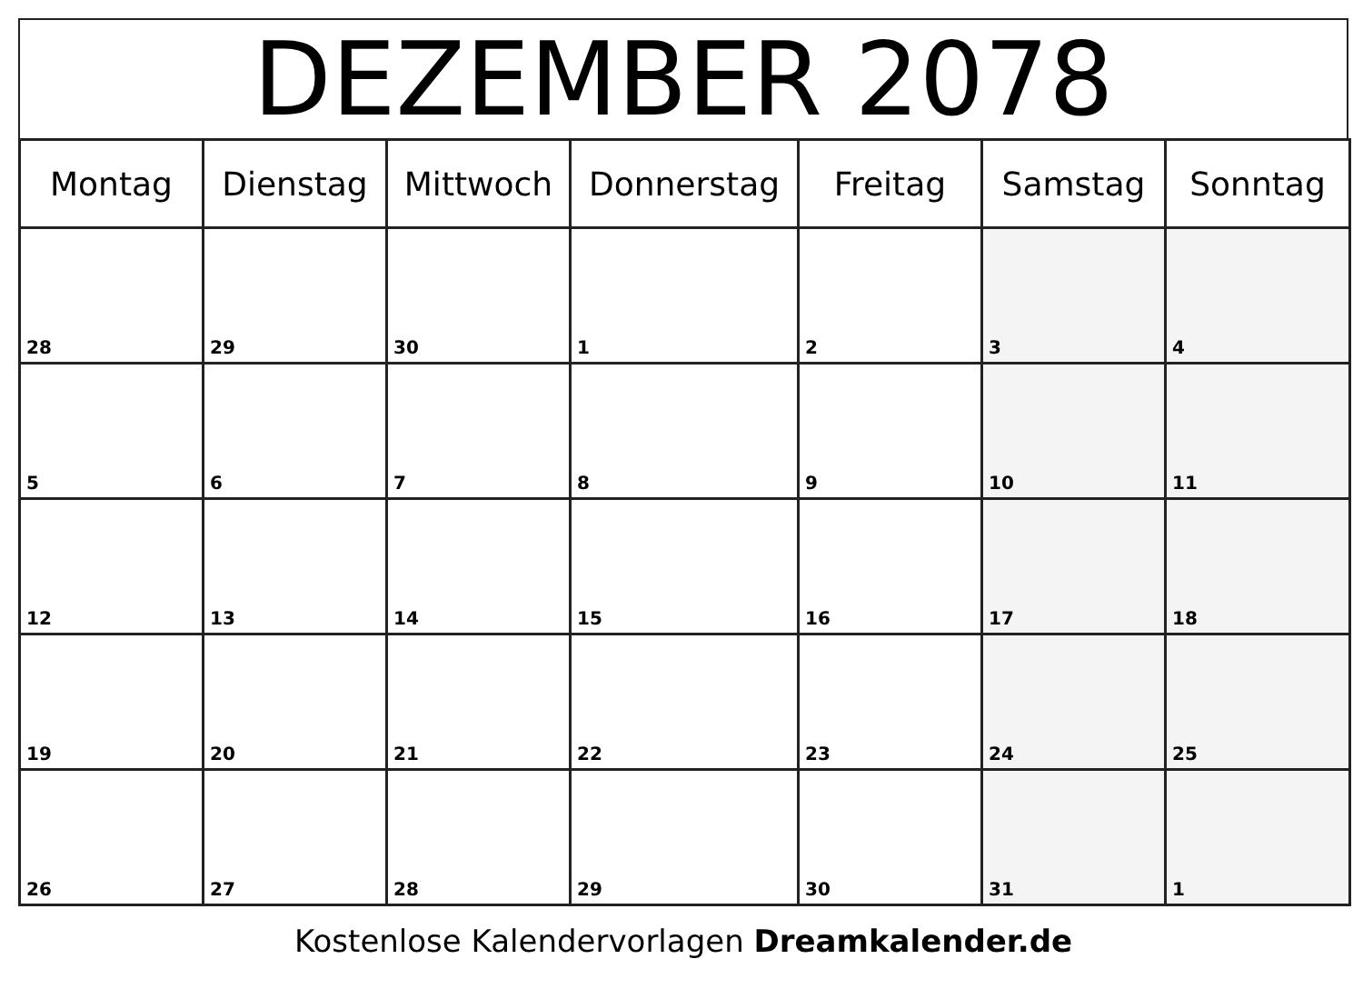DEZEMBER 2078
| Montag | Dienstag | Mittwoch | Donnerstag | Freitag | Samstag | Sonntag |
| --- | --- | --- | --- | --- | --- | --- |
| 28 | 29 | 30 | 1 | 2 | 3 | 4 |
| 5 | 6 | 7 | 8 | 9 | 10 | 11 |
| 12 | 13 | 14 | 15 | 16 | 17 | 18 |
| 19 | 20 | 21 | 22 | 23 | 24 | 25 |
| 26 | 27 | 28 | 29 | 30 | 31 | 1 |
Kostenlose Kalendervorlagen Dreamkalender.de